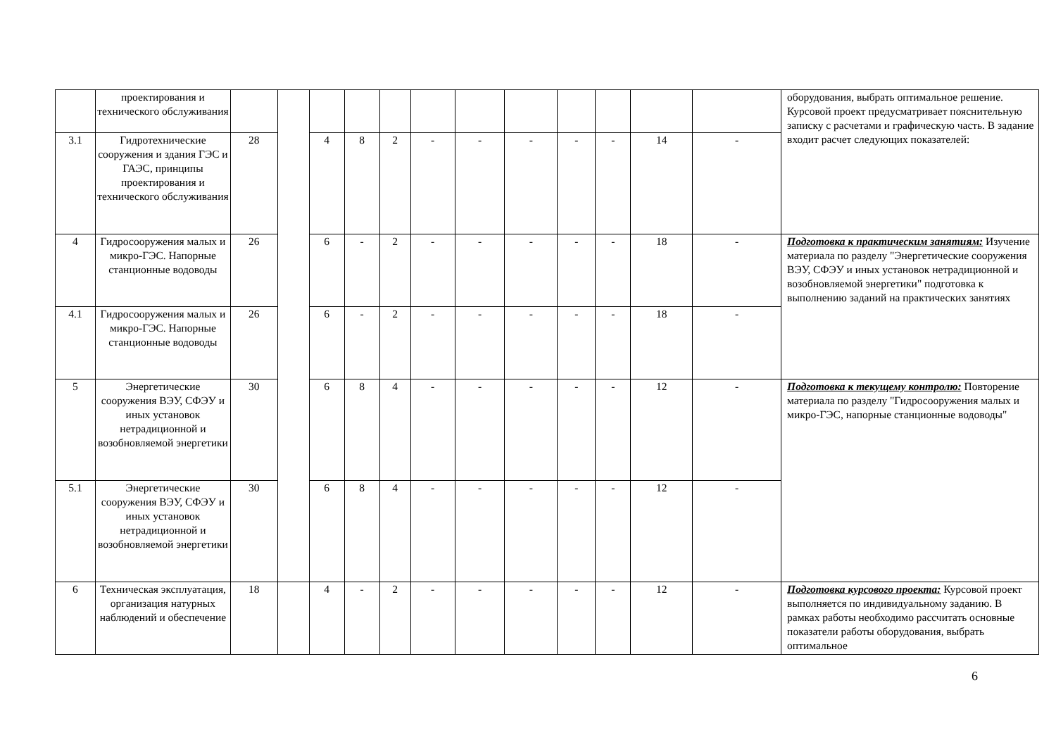| | проектирования и технического обслуживания | | | | | | | | | | | | | оборудования, выбрать оптимальное решение. Курсовой проект предусматривает пояснительную записку с расчетами и графическую часть. В задание входит расчет следующих показателей: |
| 3.1 | Гидротехнические сооружения и здания ГЭС и ГАЭС, принципы проектирования и технического обслуживания | 28 | | 4 | 8 | 2 | - | - | - | - | - | 14 | - | |
| 4 | Гидросооружения малых и микро-ГЭС. Напорные станционные водоводы | 26 | | 6 | - | 2 | - | - | - | - | - | 18 | - | Подготовка к практическим занятиям: Изучение материала по разделу "Энергетические сооружения ВЭУ, СФЭУ и иных установок нетрадиционной и возобновляемой энергетики" подготовка к выполнению заданий на практических занятиях |
| 4.1 | Гидросооружения малых и микро-ГЭС. Напорные станционные водоводы | 26 | | 6 | - | 2 | - | - | - | - | - | 18 | - | |
| 5 | Энергетические сооружения ВЭУ, СФЭУ и иных установок нетрадиционной и возобновляемой энергетики | 30 | | 6 | 8 | 4 | - | - | - | - | - | 12 | - | Подготовка к текущему контролю: Повторение материала по разделу "Гидросооружения малых и микро-ГЭС, напорные станционные водоводы" |
| 5.1 | Энергетические сооружения ВЭУ, СФЭУ и иных установок нетрадиционной и возобновляемой энергетики | 30 | | 6 | 8 | 4 | - | - | - | - | - | 12 | - | |
| 6 | Техническая эксплуатация, организация натурных наблюдений и обеспечение | 18 | | 4 | - | 2 | - | - | - | - | - | 12 | - | Подготовка курсового проекта: Курсовой проект выполняется по индивидуальному заданию. В рамках работы необходимо рассчитать основные показатели работы оборудования, выбрать оптимальное |
6